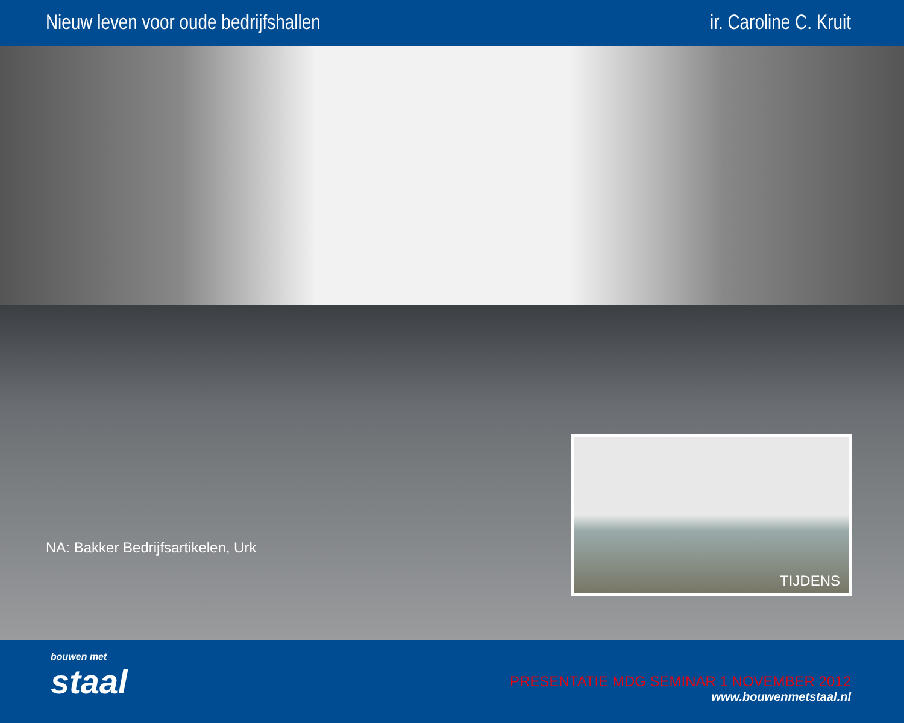Nieuw leven voor oude bedrijfshallen
ir. Caroline C. Kruit
NA: Bakker Bedrijfsartikelen, Urk
TIJDENS
bouwen met
staal
PRESENTATIE MDG SEMINAR 1 NOVEMBER 2012
www.bouwenmetstaal.nl